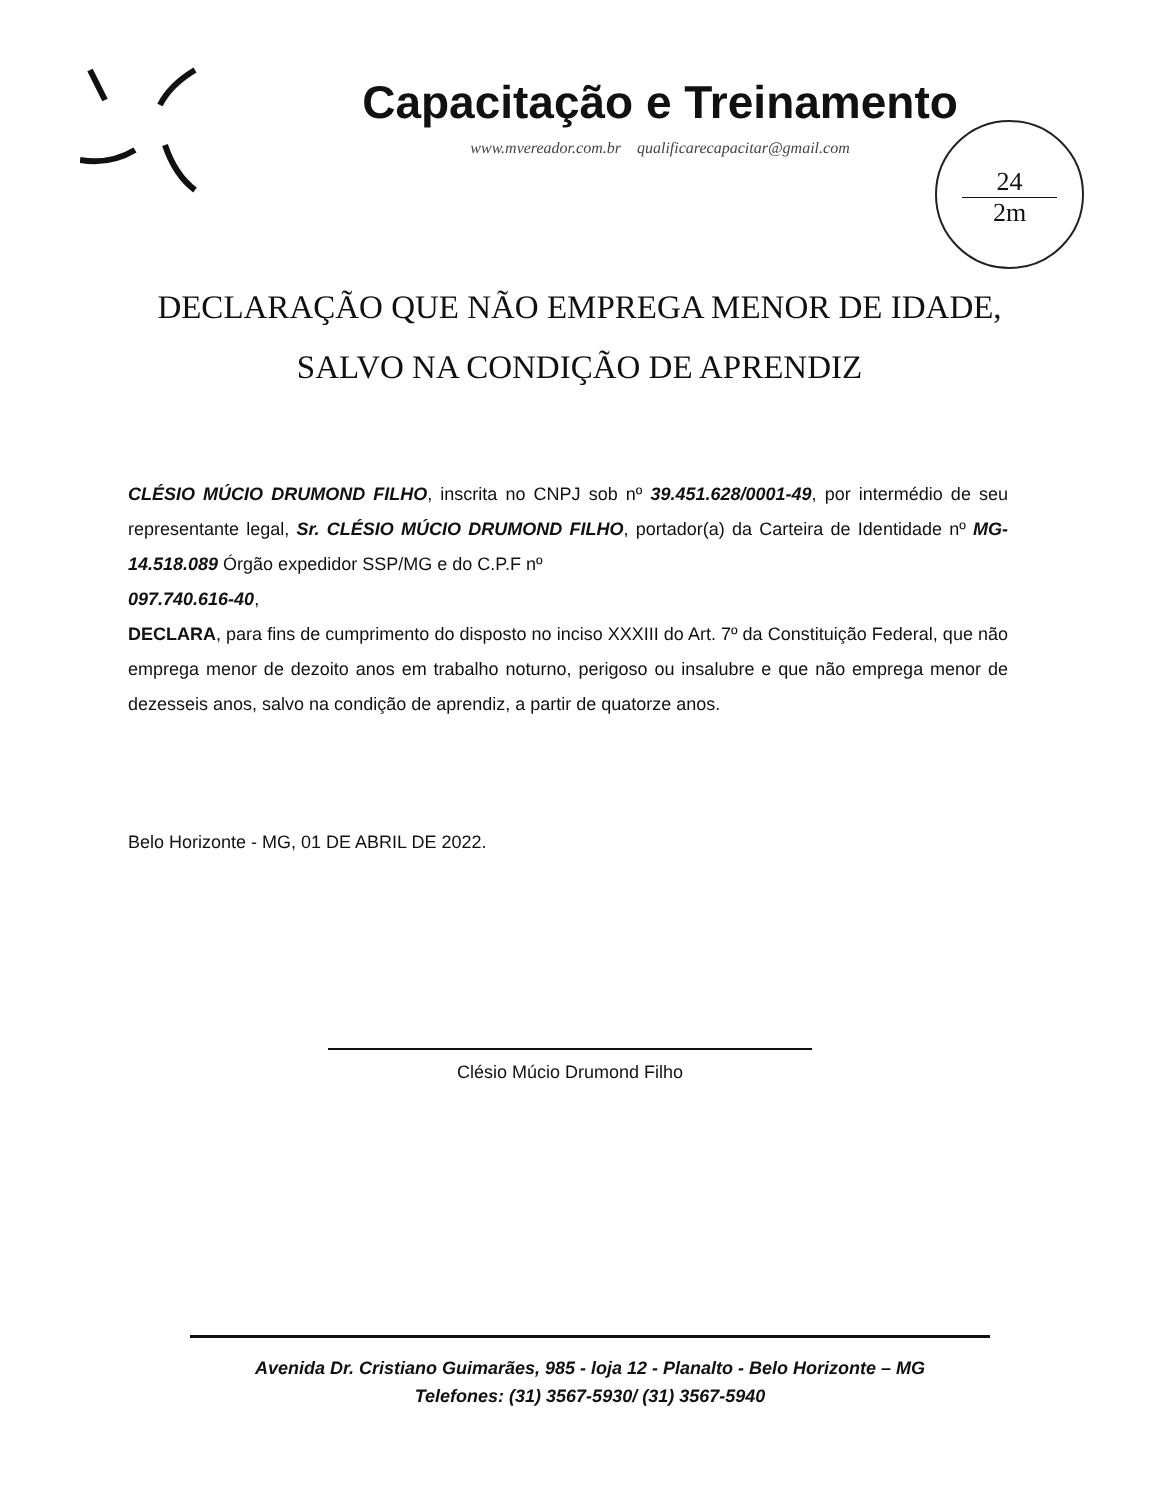Capacitação e Treinamento
www.mvereador.com.br qualificarecapacitar@gmail.com
24
2m
DECLARAÇÃO QUE NÃO EMPREGA MENOR DE IDADE,
SALVO NA CONDIÇÃO DE APRENDIZ
CLÉSIO MÚCIO DRUMOND FILHO, inscrita no CNPJ sob nº 39.451.628/0001-49, por intermédio de seu representante legal, Sr. CLÉSIO MÚCIO DRUMOND FILHO, portador(a) da Carteira de Identidade nº MG-14.518.089 Órgão expedidor SSP/MG e do C.P.F nº
097.740.616-40,
DECLARA, para fins de cumprimento do disposto no inciso XXXIII do Art. 7º da Constituição Federal, que não emprega menor de dezoito anos em trabalho noturno, perigoso ou insalubre e que não emprega menor de dezesseis anos, salvo na condição de aprendiz, a partir de quatorze anos.
Belo Horizonte - MG, 01 DE ABRIL DE 2022.
Clésio Múcio Drumond Filho
Avenida Dr. Cristiano Guimarães, 985 - loja 12 - Planalto - Belo Horizonte – MG
Telefones: (31) 3567-5930/ (31) 3567-5940